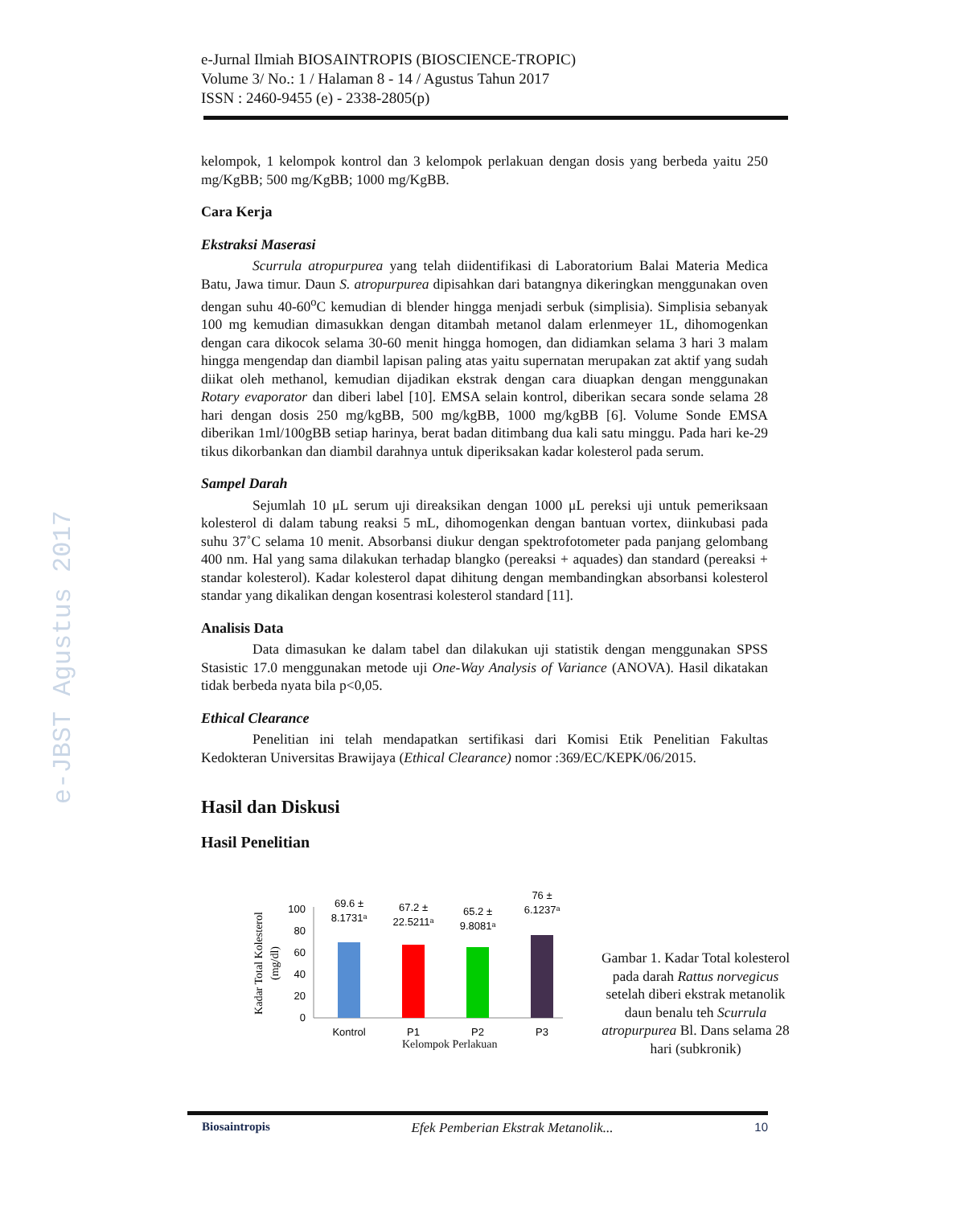e-JBST Agustus 2017
e-Jurnal Ilmiah BIOSAINTROPIS (BIOSCIENCE-TROPIC)
Volume 3/ No.: 1 / Halaman 8 - 14 / Agustus Tahun 2017
ISSN : 2460-9455 (e) - 2338-2805(p)
kelompok, 1 kelompok kontrol dan 3 kelompok perlakuan dengan dosis yang berbeda yaitu 250 mg/KgBB; 500 mg/KgBB; 1000 mg/KgBB.
Cara Kerja
Ekstraksi Maserasi
Scurrula atropurpurea yang telah diidentifikasi di Laboratorium Balai Materia Medica Batu, Jawa timur. Daun S. atropurpurea dipisahkan dari batangnya dikeringkan menggunakan oven dengan suhu 40-60<sup>o</sup>C kemudian di blender hingga menjadi serbuk (simplisia). Simplisia sebanyak 100 mg kemudian dimasukkan dengan ditambah metanol dalam erlenmeyer 1L, dihomogenkan dengan cara dikocok selama 30-60 menit hingga homogen, dan didiamkan selama 3 hari 3 malam hingga mengendap dan diambil lapisan paling atas yaitu supernatan merupakan zat aktif yang sudah diikat oleh methanol, kemudian dijadikan ekstrak dengan cara diuapkan dengan menggunakan Rotary evaporator dan diberi label [10]. EMSA selain kontrol, diberikan secara sonde selama 28 hari dengan dosis 250 mg/kgBB, 500 mg/kgBB, 1000 mg/kgBB [6]. Volume Sonde EMSA diberikan 1ml/100gBB setiap harinya, berat badan ditimbang dua kali satu minggu. Pada hari ke-29 tikus dikorbankan dan diambil darahnya untuk diperiksakan kadar kolesterol pada serum.
Sampel Darah
Sejumlah 10 μL serum uji direaksikan dengan 1000 μL pereksi uji untuk pemeriksaan kolesterol di dalam tabung reaksi 5 mL, dihomogenkan dengan bantuan vortex, diinkubasi pada suhu 37˚C selama 10 menit. Absorbansi diukur dengan spektrofotometer pada panjang gelombang 400 nm. Hal yang sama dilakukan terhadap blangko (pereaksi + aquades) dan standard (pereaksi + standar kolesterol). Kadar kolesterol dapat dihitung dengan membandingkan absorbansi kolesterol standar yang dikalikan dengan kosentrasi kolesterol standard [11].
Analisis Data
Data dimasukan ke dalam tabel dan dilakukan uji statistik dengan menggunakan SPSS Stasistic 17.0 menggunakan metode uji One-Way Analysis of Variance (ANOVA). Hasil dikatakan tidak berbeda nyata bila p<0,05.
Ethical Clearance
Penelitian ini telah mendapatkan sertifikasi dari Komisi Etik Penelitian Fakultas Kedokteran Universitas Brawijaya (Ethical Clearance) nomor :369/EC/KEPK/06/2015.
Hasil dan Diskusi
Hasil Penelitian
Kadar Total Kolesterol
(mg/dl)
0
20
40
60
80
100
69.6 ±
8.1731ᵃ
67.2 ±
22.5211ᵃ
65.2 ±
9.8081ᵃ
76 ±
6.1237ᵃ
Kontrol
P1
P2
P3
Kelompok Perlakuan
Gambar 1. Kadar Total kolesterol pada darah Rattus norvegicus setelah diberi ekstrak metanolik daun benalu teh Scurrula atropurpurea Bl. Dans selama 28 hari (subkronik)
Biosaintropis Efek Pemberian Ekstrak Metanolik... 10